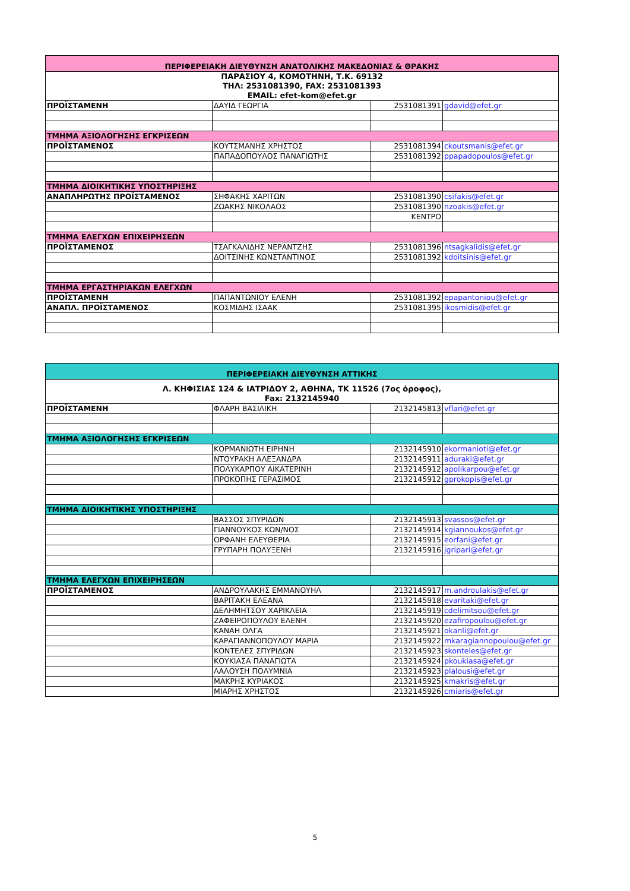| ΠΕΡΙΦΕΡΕΙΑΚΗ ΔΙΕΥΘΥΝΣΗ ΑΝΑΤΟΛΙΚΗΣ ΜΑΚΕΔΟΝΙΑΣ & ΘΡΑΚΗΣ | | | |
| ΠΑΡΑΣΙΟΥ 4, ΚΟΜΟΤΗΝΗ, Τ.Κ. 69132 ΤΗΛ: 2531081390, FAX: 2531081393 EMAIL: efet-kom@efet.gr | | | |
| ΠΡΟΪΣΤΑΜΕΝΗ | ΔΑΥΙΔ ΓΕΩΡΓΙΑ | 2531081391 | gdavid@efet.gr |
| ΤΜΗΜΑ ΑΞΙΟΛΟΓΗΣΗΣ ΕΓΚΡΙΣΕΩΝ | | | |
| ΠΡΟΪΣΤΑΜΕΝΟΣ | ΚΟΥΤΣΜΑΝΗΣ ΧΡΗΣΤΟΣ | 2531081394 | ckoutsmanis@efet.gr |
| | ΠΑΠΑΔΟΠΟΥΛΟΣ ΠΑΝΑΓΙΩΤΗΣ | 2531081392 | ppapadopoulos@efet.gr |
| ΤΜΗΜΑ ΔΙΟΙΚΗΤΙΚΗΣ ΥΠΟΣΤΗΡΙΞΗΣ | | | |
| ΑΝΑΠΛΗΡΩΤΗΣ ΠΡΟΪΣΤΑΜΕΝΟΣ | ΣΗΦΑΚΗΣ ΧΑΡΙΤΩΝ | 2531081390 | csifakis@efet.gr |
| | ΖΩΑΚΗΣ ΝΙΚΟΛΑΟΣ | 2531081390 | nzoakis@efet.gr |
| | | ΚΕΝΤΡΟ | |
| ΤΜΗΜΑ ΕΛΕΓΧΩΝ ΕΠΙΧΕΙΡΗΣΕΩΝ | | | |
| ΠΡΟΪΣΤΑΜΕΝΟΣ | ΤΣΑΓΚΑΛΙΔΗΣ ΝΕΡΑΝΤΖΗΣ | 2531081396 | ntsagkalidis@efet.gr |
| | ΔΟΙΤΣΙΝΗΣ ΚΩΝΣΤΑΝΤΙΝΟΣ | 2531081392 | kdoitsinis@efet.gr |
| ΤΜΗΜΑ ΕΡΓΑΣΤΗΡΙΑΚΩΝ ΕΛΕΓΧΩΝ | | | |
| ΠΡΟΪΣΤΑΜΕΝΗ | ΠΑΠΑΝΤΩΝΙΟΥ ΕΛΕΝΗ | 2531081392 | epapantoniou@efet.gr |
| ΑΝΑΠΛ. ΠΡΟΪΣΤΑΜΕΝΟΣ | ΚΟΣΜΙΔΗΣ ΙΣΑΑΚ | 2531081395 | ikosmidis@efet.gr |
| ΠΕΡΙΦΕΡΕΙΑΚΗ ΔΙΕΥΘΥΝΣΗ ΑΤΤΙΚΗΣ | | | |
| Λ. ΚΗΦΙΣΙΑΣ 124 & ΙΑΤΡΙΔΟΥ 2, ΑΘΗΝΑ, ΤΚ 11526 (7ος όροφος), Fax: 2132145940 | | | |
| ΠΡΟΪΣΤΑΜΕΝΗ | ΦΛΑΡΗ ΒΑΣΙΛΙΚΗ | 2132145813 | vflari@efet.gr |
| ΤΜΗΜΑ ΑΞΙΟΛΟΓΗΣΗΣ ΕΓΚΡΙΣΕΩΝ | | | |
| | ΚΟΡΜΑΝΙΩΤΗ ΕΙΡΗΝΗ | 2132145910 | ekormanioti@efet.gr |
| | ΝΤΟΥΡΑΚΗ ΑΛΕΞΑΝΔΡΑ | 2132145911 | aduraki@efet.gr |
| | ΠΟΛΥΚΑΡΠΟΥ ΑΙΚΑΤΕΡΙΝΗ | 2132145912 | apolikarpou@efet.gr |
| | ΠΡΟΚΟΠΗΣ ΓΕΡΑΣΙΜΟΣ | 2132145912 | gprokopis@efet.gr |
| ΤΜΗΜΑ ΔΙΟΙΚΗΤΙΚΗΣ ΥΠΟΣΤΗΡΙΞΗΣ | | | |
| | ΒΑΣΣΟΣ ΣΠΥΡΙΔΩΝ | 2132145913 | svassos@efet.gr |
| | ΓΙΑΝΝΟΥΚΟΣ ΚΩΝ/ΝΟΣ | 2132145914 | kgiannoukos@efet.gr |
| | ΟΡΦΑΝΗ ΕΛΕΥΘΕΡΙΑ | 2132145915 | eorfani@efet.gr |
| | ΓΡΥΠΑΡΗ ΠΟΛΥΞΕΝΗ | 2132145916 | jgripari@efet.gr |
| ΤΜΗΜΑ ΕΛΕΓΧΩΝ ΕΠΙΧΕΙΡΗΣΕΩΝ | | | |
| ΠΡΟΪΣΤΑΜΕΝΟΣ | ΑΝΔΡΟΥΛΑΚΗΣ ΕΜΜΑΝΟΥΗΛ | 2132145917 | m.androulakis@efet.gr |
| | ΒΑΡΙΤΑΚΗ ΕΛΕΑΝΑ | 2132145918 | evaritaki@efet.gr |
| | ΔΕΛΗΜΗΤΣΟΥ ΧΑΡΙΚΛΕΙΑ | 2132145919 | cdelimitsou@efet.gr |
| | ΖΑΦΕΙΡΟΠΟΥΛΟΥ ΕΛΕΝΗ | 2132145920 | ezafiropoulou@efet.gr |
| | ΚΑΝΑΗ ΟΛΓΑ | 2132145921 | okanli@efet.gr |
| | ΚΑΡΑΓΙΑΝΝΟΠΟΥΛΟΥ ΜΑΡΙΑ | 2132145922 | mkaragiannopoulou@efet.gr |
| | ΚΟΝΤΕΛΕΣ ΣΠΥΡΙΔΩΝ | 2132145923 | skonteles@efet.gr |
| | ΚΟΥΚΙΑΣΑ ΠΑΝΑΓΙΩΤΑ | 2132145924 | pkoukiasa@efet.gr |
| | ΛΑΛΟΥΣΗ ΠΟΛΥΜΝΙΑ | 2132145923 | plalousi@efet.gr |
| | ΜΑΚΡΗΣ ΚΥΡΙΑΚΟΣ | 2132145925 | kmakris@efet.gr |
| | ΜΙΑΡΗΣ ΧΡΗΣΤΟΣ | 2132145926 | cmiaris@efet.gr |
5